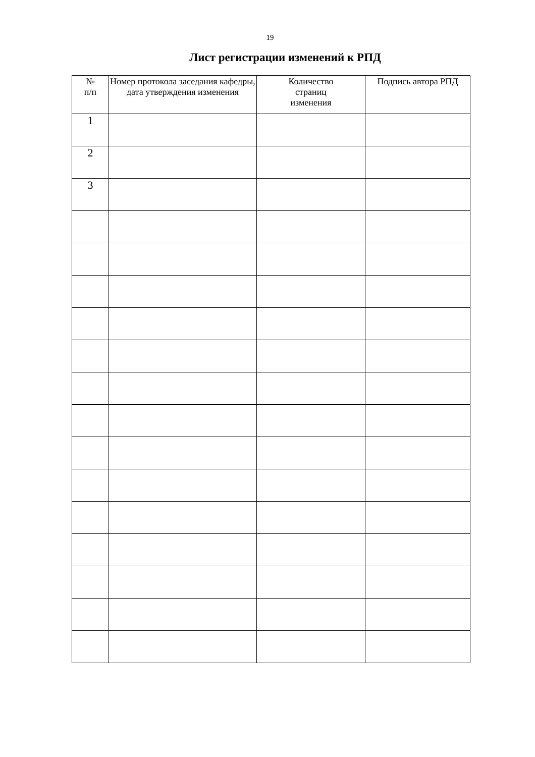19
Лист регистрации изменений к РПД
| № п/п | Номер протокола заседания кафедры, дата утверждения изменения | Количество страниц изменения | Подпись автора РПД |
| --- | --- | --- | --- |
| 1 | | | |
| 2 | | | |
| 3 | | | |